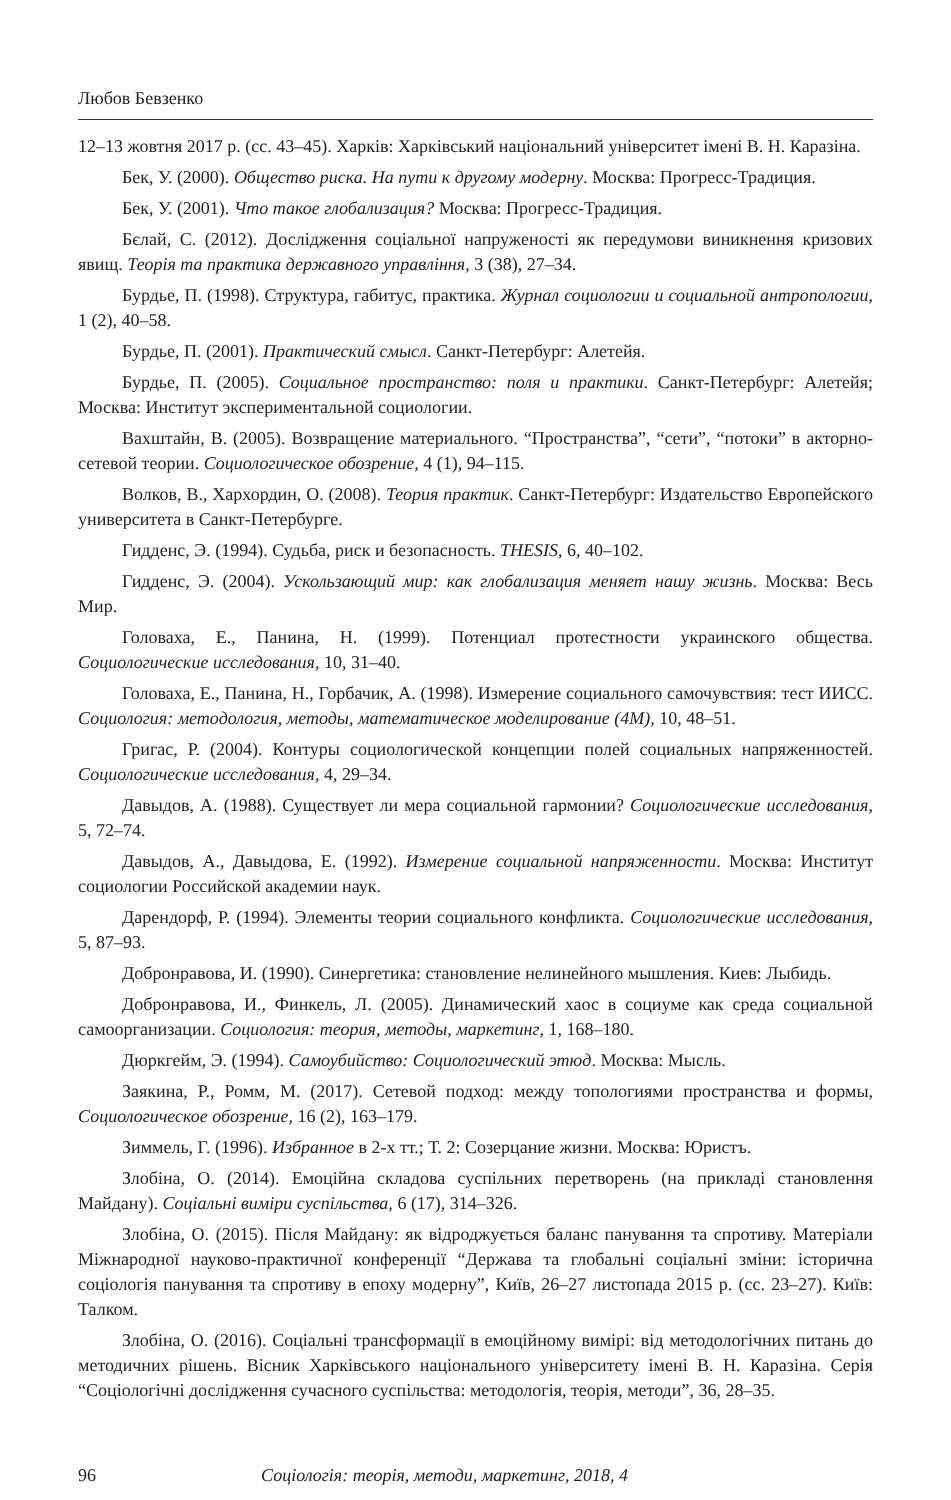Любов Бевзенко
12–13 жовтня 2017 р. (сс. 43–45). Харків: Харківський національний університет імені В. Н. Каразіна.
Бек, У. (2000). Общество риска. На пути к другому модерну. Москва: Прогресс-Традиция.
Бек, У. (2001). Что такое глобализация? Москва: Прогресс-Традиция.
Бєлай, С. (2012). Дослідження соціальної напруженості як передумови виникнення кризових явищ. Теорія та практика державного управління, 3 (38), 27–34.
Бурдье, П. (1998). Структура, габитус, практика. Журнал социологии и социальной антропологии, 1 (2), 40–58.
Бурдье, П. (2001). Практический смысл. Санкт-Петербург: Алетейя.
Бурдье, П. (2005). Социальное пространство: поля и практики. Санкт-Петербург: Алетейя; Москва: Институт экспериментальной социологии.
Вахштайн, В. (2005). Возвращение материального. “Пространства”, “сети”, “потоки” в акторно-сетевой теории. Социологическое обозрение, 4 (1), 94–115.
Волков, В., Хархордин, О. (2008). Теория практик. Санкт-Петербург: Издательство Европейского университета в Санкт-Петербурге.
Гидденс, Э. (1994). Судьба, риск и безопасность. THESIS, 6, 40–102.
Гидденс, Э. (2004). Ускользающий мир: как глобализация меняет нашу жизнь. Москва: Весь Мир.
Головаха, Е., Панина, Н. (1999). Потенциал протестности украинского общества. Социологические исследования, 10, 31–40.
Головаха, Е., Панина, Н., Горбачик, А. (1998). Измерение социального самочувствия: тест ИИСС. Социология: методология, методы, математическое моделирование (4М), 10, 48–51.
Григас, Р. (2004). Контуры социологической концепции полей социальных напряженностей. Социологические исследования, 4, 29–34.
Давыдов, А. (1988). Существует ли мера социальной гармонии? Социологические исследования, 5, 72–74.
Давыдов, А., Давыдова, Е. (1992). Измерение социальной напряженности. Москва: Институт социологии Российской академии наук.
Дарендорф, Р. (1994). Элементы теории социального конфликта. Социологические исследования, 5, 87–93.
Добронравова, И. (1990). Синергетика: становление нелинейного мышления. Киев: Лыбидь.
Добронравова, И., Финкель, Л. (2005). Динамический хаос в социуме как среда социальной самоорганизации. Социология: теория, методы, маркетинг, 1, 168–180.
Дюркгейм, Э. (1994). Самоубийство: Социологический этюд. Москва: Мысль.
Заякина, Р., Ромм, М. (2017). Сетевой подход: между топологиями пространства и формы, Социологическое обозрение, 16 (2), 163–179.
Зиммель, Г. (1996). Избранное в 2-х тт.; Т. 2: Созерцание жизни. Москва: Юристъ.
Злобіна, О. (2014). Емоційна складова суспільних перетворень (на прикладі становлення Майдану). Соціальні виміри суспільства, 6 (17), 314–326.
Злобіна, О. (2015). Після Майдану: як відроджується баланс панування та спротиву. Матеріали Міжнародної науково-практичної конференції “Держава та глобальні соціальні зміни: історична соціологія панування та спротиву в епоху модерну”, Київ, 26–27 листопада 2015 р. (сс. 23–27). Київ: Талком.
Злобіна, О. (2016). Соціальні трансформації в емоційному вимірі: від методологічних питань до методичних рішень. Вісник Харківського національного університету імені В. Н. Каразіна. Серія “Соціологічні дослідження сучасного суспільства: методологія, теорія, методи”, 36, 28–35.
96 Соціологія: теорія, методи, маркетинг, 2018, 4